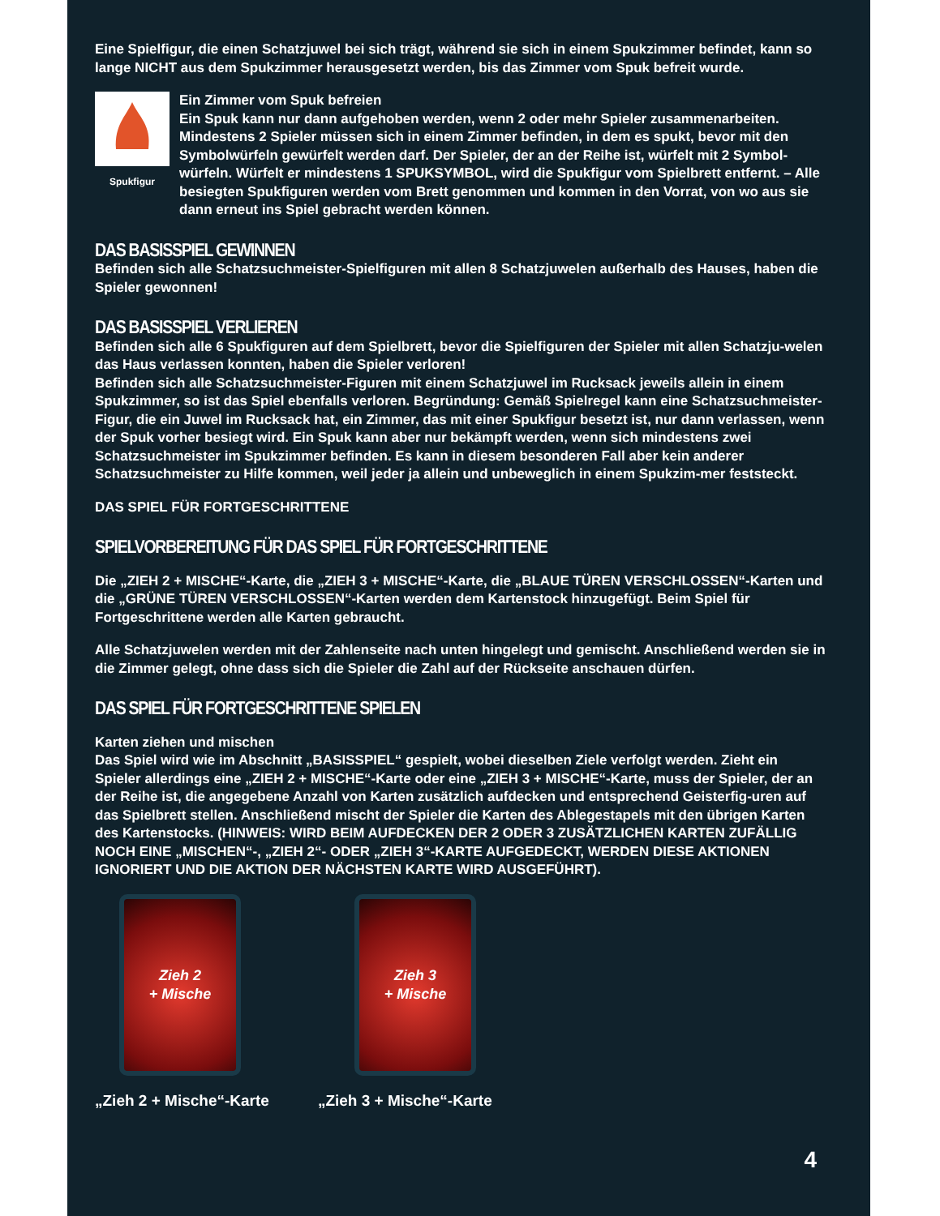Eine Spielfigur, die einen Schatzjuwel bei sich trägt, während sie sich in einem Spukzimmer befindet, kann so lange NICHT aus dem Spukzimmer herausgesetzt werden, bis das Zimmer vom Spuk befreit wurde.
Spukfigur
Ein Zimmer vom Spuk befreien
Ein Spuk kann nur dann aufgehoben werden, wenn 2 oder mehr Spieler zusammenarbeiten. Mindestens 2 Spieler müssen sich in einem Zimmer befinden, in dem es spukt, bevor mit den Symbolwürfeln gewürfelt werden darf. Der Spieler, der an der Reihe ist, würfelt mit 2 Symbol-würfeln. Würfelt er mindestens 1 SPUKSYMBOL, wird die Spukfigur vom Spielbrett entfernt. – Alle besiegten Spukfiguren werden vom Brett genommen und kommen in den Vorrat, von wo aus sie dann erneut ins Spiel gebracht werden können.
DAS BASISSPIEL GEWINNEN
Befinden sich alle Schatzsuchmeister-Spielfiguren mit allen 8 Schatzjuwelen außerhalb des Hauses, haben die Spieler gewonnen!
DAS BASISSPIEL VERLIEREN
Befinden sich alle 6 Spukfiguren auf dem Spielbrett, bevor die Spielfiguren der Spieler mit allen Schatzju-welen das Haus verlassen konnten, haben die Spieler verloren!
Befinden sich alle Schatzsuchmeister-Figuren mit einem Schatzjuwel im Rucksack jeweils allein in einem Spukzimmer, so ist das Spiel ebenfalls verloren. Begründung: Gemäß Spielregel kann eine Schatzsuchmeister-Figur, die ein Juwel im Rucksack hat, ein Zimmer, das mit einer Spukfigur besetzt ist, nur dann verlassen, wenn der Spuk vorher besiegt wird. Ein Spuk kann aber nur bekämpft werden, wenn sich mindestens zwei Schatzsuchmeister im Spukzimmer befinden. Es kann in diesem besonderen Fall aber kein anderer Schatzsuchmeister zu Hilfe kommen, weil jeder ja allein und unbeweglich in einem Spukzim-mer feststeckt.
DAS SPIEL FÜR FORTGESCHRITTENE
SPIELVORBEREITUNG FÜR DAS SPIEL FÜR FORTGESCHRITTENE
Die „ZIEH 2 + MISCHE“-Karte, die „ZIEH 3 + MISCHE“-Karte, die „BLAUE TÜREN VERSCHLOSSEN“-Karten und die „GRÜNE TÜREN VERSCHLOSSEN“-Karten werden dem Kartenstock hinzugefügt. Beim Spiel für Fortgeschrittene werden alle Karten gebraucht.
Alle Schatzjuwelen werden mit der Zahlenseite nach unten hingelegt und gemischt. Anschließend werden sie in die Zimmer gelegt, ohne dass sich die Spieler die Zahl auf der Rückseite anschauen dürfen.
DAS SPIEL FÜR FORTGESCHRITTENE SPIELEN
Karten ziehen und mischen
Das Spiel wird wie im Abschnitt „BASISSPIEL“ gespielt, wobei dieselben Ziele verfolgt werden. Zieht ein Spieler allerdings eine „ZIEH 2 + MISCHE“-Karte oder eine „ZIEH 3 + MISCHE“-Karte, muss der Spieler, der an der Reihe ist, die angegebene Anzahl von Karten zusätzlich aufdecken und entsprechend Geisterfig-uren auf das Spielbrett stellen. Anschließend mischt der Spieler die Karten des Ablegestapels mit den übrigen Karten des Kartenstocks. (HINWEIS: WIRD BEIM AUFDECKEN DER 2 ODER 3 ZUSÄTZLICHEN KARTEN ZUFÄLLIG NOCH EINE „MISCHEN“-, „ZIEH 2“- ODER „ZIEH 3“-KARTE AUFGEDECKT, WERDEN DIESE AKTIONEN IGNORIERT UND DIE AKTION DER NÄCHSTEN KARTE WIRD AUSGEFÜHRT).
Zieh 2
+ Mische
Zieh 3
+ Mische
„Zieh 2 + Mische“-Karte „Zieh 3 + Mische“-Karte
4